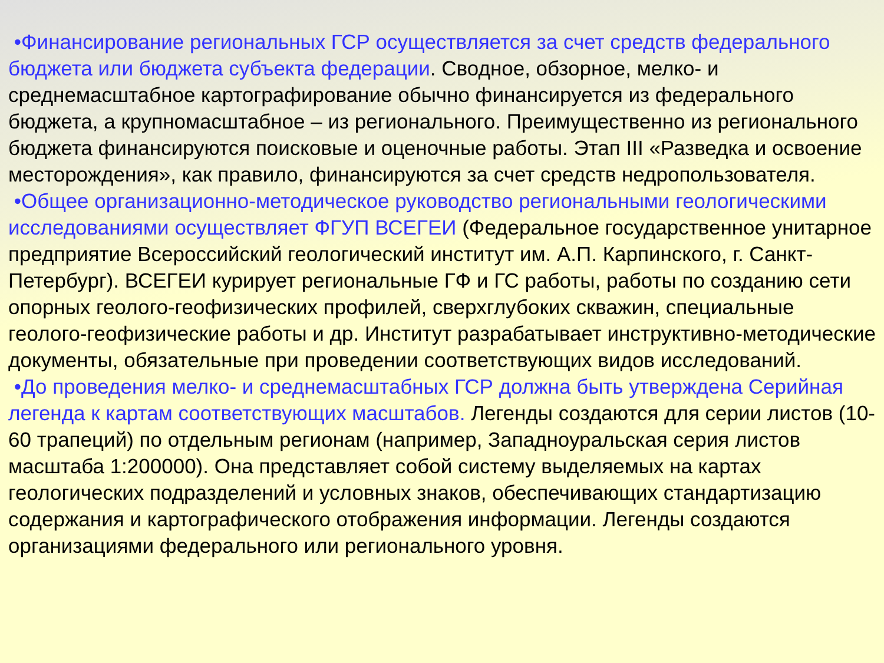•Финансирование региональных ГСР осуществляется за счет средств федерального бюджета или бюджета субъекта федерации. Сводное, обзорное, мелко- и среднемасштабное картографирование обычно финансируется из федерального бюджета, а крупномасштабное – из регионального. Преимущественно из регионального бюджета финансируются поисковые и оценочные работы. Этап III «Разведка и освоение месторождения», как правило, финансируются за счет средств недропользователя.
•Общее организационно-методическое руководство региональными геологическими исследованиями осуществляет ФГУП ВСЕГЕИ (Федеральное государственное унитарное предприятие Всероссийский геологический институт им. А.П. Карпинского, г. Санкт-Петербург). ВСЕГЕИ курирует региональные ГФ и ГС работы, работы по созданию сети опорных геолого-геофизических профилей, сверхглубоких скважин, специальные геолого-геофизические работы и др. Институт разрабатывает инструктивно-методические документы, обязательные при проведении соответствующих видов исследований.
•До проведения мелко- и среднемасштабных ГСР должна быть утверждена Серийная легенда к картам соответствующих масштабов. Легенды создаются для серии листов (10-60 трапеций) по отдельным регионам (например, Западноуральская серия листов масштаба 1:200000). Она представляет собой систему выделяемых на картах геологических подразделений и условных знаков, обеспечивающих стандартизацию содержания и картографического отображения информации. Легенды создаются организациями федерального или регионального уровня.